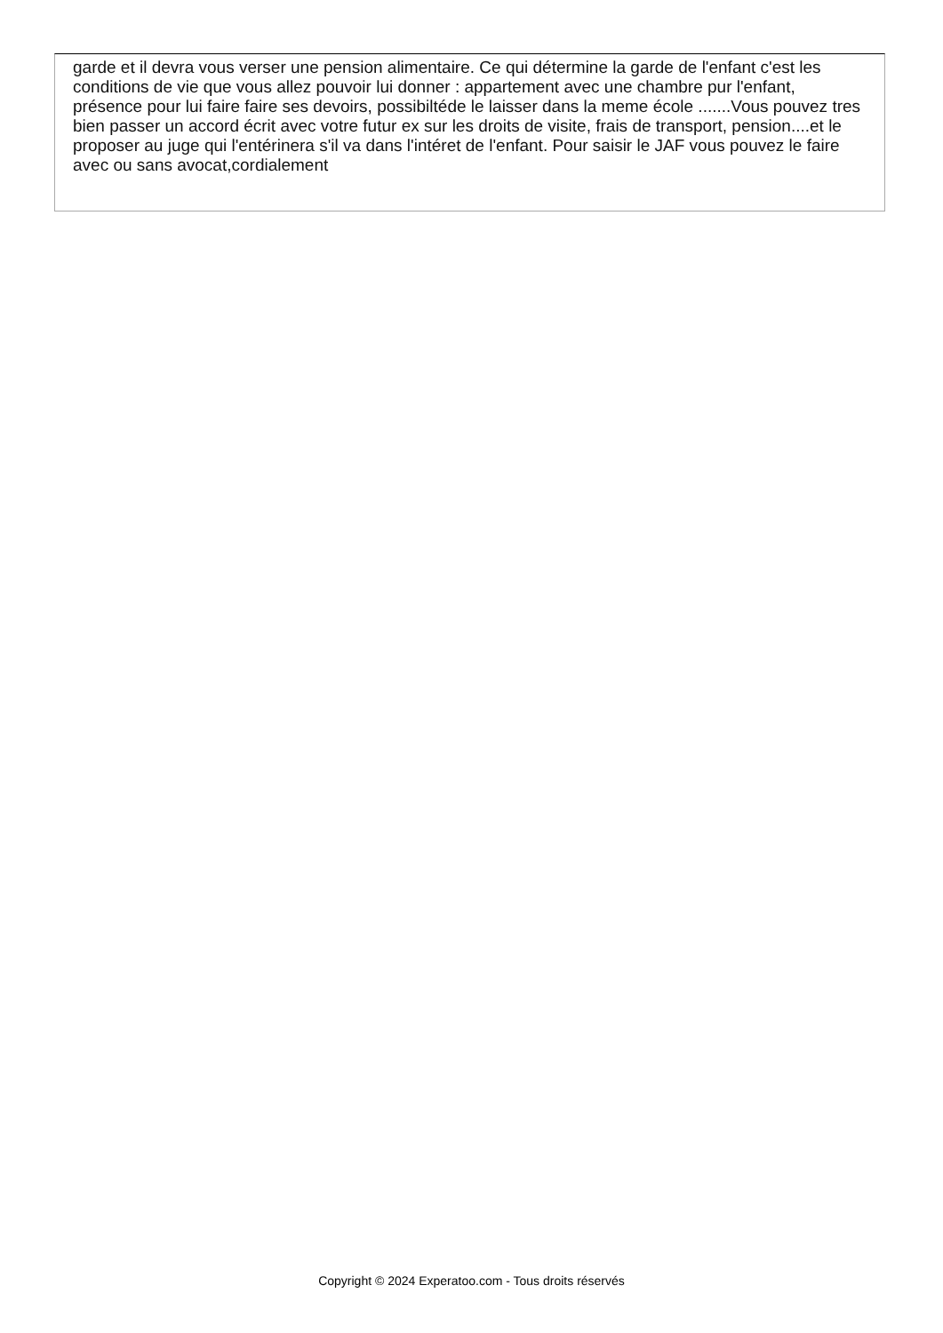garde et il devra vous verser une pension alimentaire. Ce qui détermine la garde de l'enfant c'est les conditions de vie que vous allez pouvoir lui donner : appartement avec une chambre pur l'enfant, présence pour lui faire faire ses devoirs, possibiltéde le laisser dans la meme école .......Vous pouvez tres bien passer un accord écrit avec votre futur ex sur les droits de visite, frais de transport, pension....et le proposer au juge qui l'entérinera s'il va dans l'intéret de l'enfant. Pour saisir le JAF vous pouvez le faire avec ou sans avocat,cordialement
Copyright © 2024 Experatoo.com - Tous droits réservés